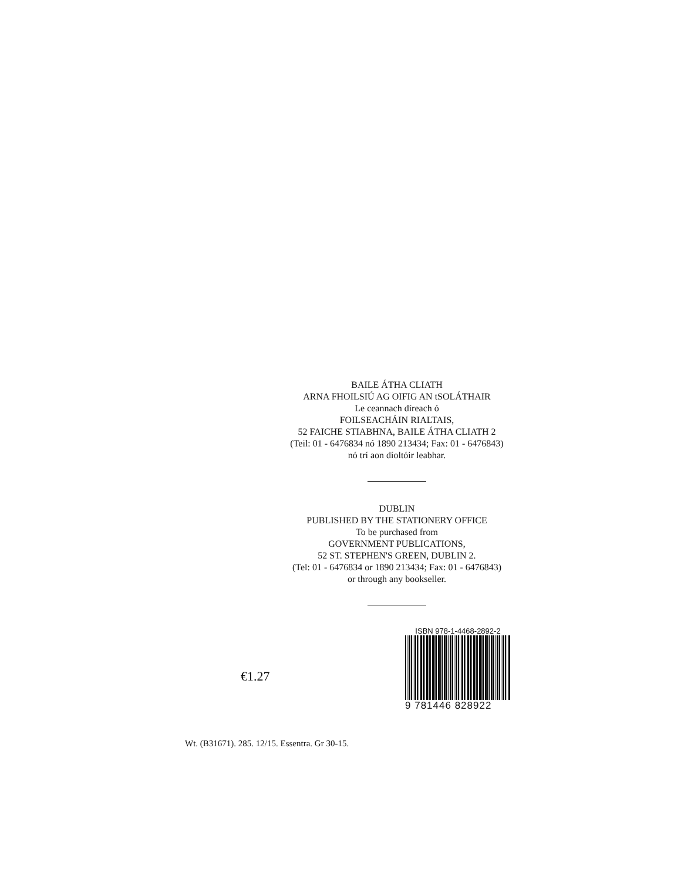BAILE ÁTHA CLIATH
ARNA FHOILSIÚ AG OIFIG AN tSOLÁTHAIR
Le ceannach díreach ó
FOILSEACHÁIN RIALTAIS,
52 FAICHE STIABHNA, BAILE ÁTHA CLIATH 2
(Teil: 01 - 6476834 nó 1890 213434; Fax: 01 - 6476843)
nó trí aon díoltóir leabhar.
DUBLIN
PUBLISHED BY THE STATIONERY OFFICE
To be purchased from
GOVERNMENT PUBLICATIONS,
52 ST. STEPHEN'S GREEN, DUBLIN 2.
(Tel: 01 - 6476834 or 1890 213434; Fax: 01 - 6476843)
or through any bookseller.
€1.27
ISBN 978-1-4468-2892-2
9 781446 828922
Wt. (B31671). 285. 12/15. Essentra. Gr 30-15.